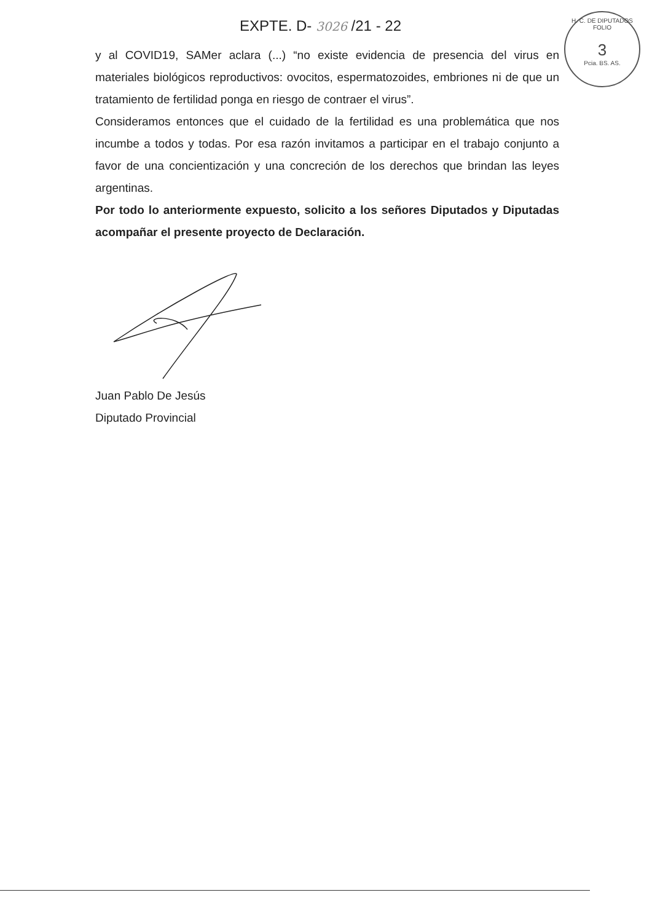EXPTE. D- 3026 /21 - 22
H. C. DE DIPUTADOS
FOLIO
3
Pcia. BS. AS.
y al COVID19, SAMer aclara (...) “no existe evidencia de presencia del virus en materiales biológicos reproductivos: ovocitos, espermatozoides, embriones ni de que un tratamiento de fertilidad ponga en riesgo de contraer el virus”.
Consideramos entonces que el cuidado de la fertilidad es una problemática que nos incumbe a todos y todas. Por esa razón invitamos a participar en el trabajo conjunto a favor de una concientización y una concreción de los derechos que brindan las leyes argentinas.
Por todo lo anteriormente expuesto, solicito a los señores Diputados y Diputadas acompañar el presente proyecto de Declaración.
Juan Pablo De Jesús
Diputado Provincial